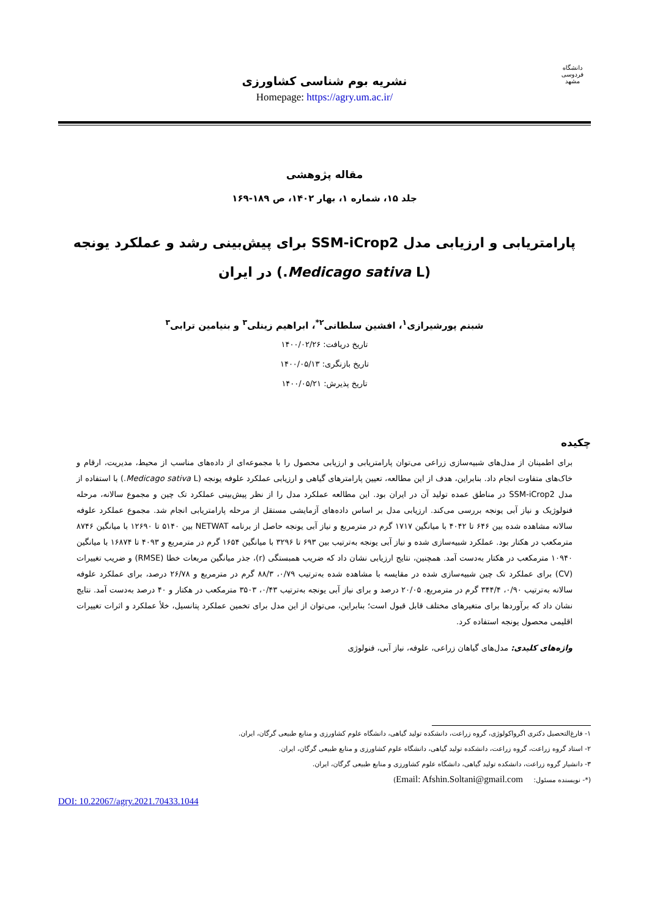دانشگاه فردوسی مشهد
نشریه بوم شناسی کشاورزی
Homepage: https://agry.um.ac.ir/
مقاله پژوهشی
جلد ۱۵، شماره ۱، بهار ۱۴۰۲، ص ۱۸۹-۱۶۹
پارامتریابی و ارزیابی مدل SSM-iCrop2 برای پیش‌بینی رشد و عملکرد یونجه
(Medicago sativa L.) در ایران
شبنم پورشیرازی<sup>۱</sup>، افشین سلطانی<sup>۲*</sup>، ابراهیم زینلی<sup>۳</sup> و بنیامین ترابی<sup>۳</sup>
تاریخ دریافت: ۱۴۰۰/۰۲/۲۶
تاریخ بازنگری: ۱۴۰۰/۰۵/۱۳
تاریخ پذیرش: ۱۴۰۰/۰۵/۲۱
چکیده
برای اطمینان از مدل‌های شبیه‌سازی زراعی می‌توان پارامتریابی و ارزیابی محصول را با مجموعه‌ای از داده‌های مناسب از محیط، مدیریت، ارقام و خاک‌های متفاوت انجام داد. بنابراین، هدف از این مطالعه، تعیین پارامترهای گیاهی و ارزیابی عملکرد علوفه یونجه (Medicago sativa L.) با استفاده از مدل SSM-iCrop2 در مناطق عمده تولید آن در ایران بود. این مطالعه عملکرد مدل را از نظر پیش‌بینی عملکرد تک چین و مجموع سالانه، مرحله فنولوژیک و نیاز آبی یونجه بررسی می‌کند. ارزیابی مدل بر اساس داده‌های آزمایشی مستقل از مرحله پارامتریابی انجام شد. مجموع عملکرد علوفه سالانه مشاهده شده بین ۶۴۶ تا ۴۰۴۲ با میانگین ۱۷۱۷ گرم در مترمربع و نیاز آبی یونجه حاصل از برنامه NETWAT بین ۵۱۴۰ تا ۱۲۶۹۰ با میانگین ۸۷۴۶ مترمکعب در هکتار بود. عملکرد شبیه‌سازی شده و نیاز آبی یونجه به‌ترتیب بین ۶۹۳ تا ۳۲۹۶ با میانگین ۱۶۵۴ گرم در مترمربع و ۴۰۹۳ تا ۱۶۸۷۴ با میانگین ۱۰۹۴۰ مترمکعب در هکتار به‌دست آمد. همچنین، نتایج ارزیابی نشان داد که ضریب همبستگی (r)، جذر میانگین مربعات خطا (RMSE) و ضریب تغییرات (CV) برای عملکرد تک چین شبیه‌سازی شده در مقایسه با مشاهده شده به‌ترتیب ۰/۷۹، ۸۸/۳ گرم در مترمربع و ۲۶/۷۸ درصد، برای عملکرد علوفه سالانه به‌ترتیب ۰/۹۰، ۳۴۴/۴ گرم در مترمربع، ۲۰/۰۵ درصد و برای نیاز آبی یونجه به‌ترتیب ۰/۴۳، ۳۵۰۳ مترمکعب در هکتار و ۴۰ درصد به‌دست آمد. نتایج نشان داد که برآوردها برای متغیرهای مختلف قابل قبول است؛ بنابراین، می‌توان از این مدل برای تخمین عملکرد پتانسیل، خلأ عملکرد و اثرات تغییرات اقلیمی محصول یونجه استفاده کرد.
واژه‌های کلیدی: مدل‌های گیاهان زراعی، علوفه، نیاز آبی، فنولوژی
۱- فارغ‌التحصیل دکتری اگرواکولوژی، گروه زراعت، دانشکده تولید گیاهی، دانشگاه علوم کشاورزی و منابع طبیعی گرگان، ایران.
۲- استاد گروه زراعت، گروه زراعت، دانشکده تولید گیاهی، دانشگاه علوم کشاورزی و منابع طبیعی گرگان، ایران.
۳- دانشیار گروه زراعت، دانشکده تولید گیاهی، دانشگاه علوم کشاورزی و منابع طبیعی گرگان، ایران.
(*- نویسنده مسئول: Email: Afshin.Soltani@gmail.com)
DOI: 10.22067/agry.2021.70433.1044